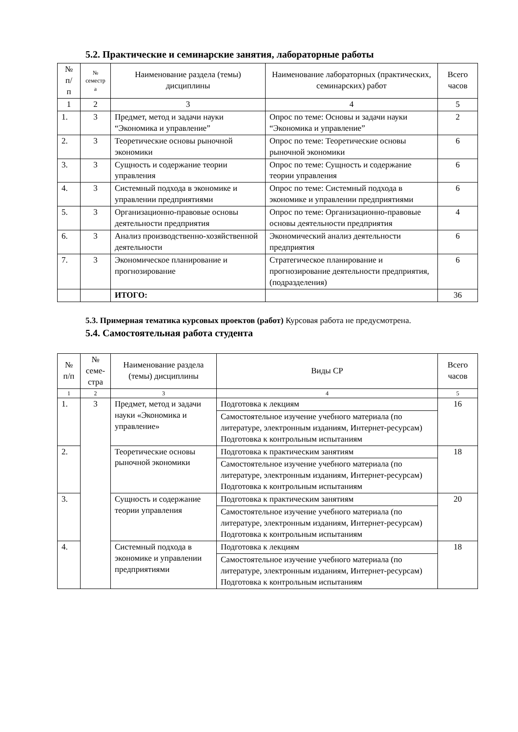5.2. Практические и семинарские занятия, лабораторные работы
| № п/ п | № семестр а | Наименование раздела (темы) дисциплины | Наименование лабораторных (практических, семинарских) работ | Всего часов |
| --- | --- | --- | --- | --- |
| 1 | 2 | 3 | 4 | 5 |
| 1. | 3 | Предмет, метод и задачи науки “Экономика и управление” | Опрос по теме: Основы и задачи науки “Экономика и управление” | 2 |
| 2. | 3 | Теоретические основы рыночной экономики | Опрос по теме: Теоретические основы рыночной экономики | 6 |
| 3. | 3 | Сущность и содержание теории управления | Опрос по теме: Сущность и содержание теории управления | 6 |
| 4. | 3 | Системный подхода в экономике и управлении предприятиями | Опрос по теме: Системный подхода в экономике и управлении предприятиями | 6 |
| 5. | 3 | Организационно-правовые основы деятельности предприятия | Опрос по теме: Организационно-правовые основы деятельности предприятия | 4 |
| 6. | 3 | Анализ производственно-хозяйственной деятельности | Экономический анализ деятельности предприятия | 6 |
| 7. | 3 | Экономическое планирование и прогнозирование | Стратегическое планирование и прогнозирование деятельности предприятия, (подразделения) | 6 |
| | | ИТОГО: | | 36 |
5.3. Примерная тематика курсовых проектов (работ) Курсовая работа не предусмотрена.
5.4. Самостоятельная работа студента
| № п/п | № семе- стра | Наименование раздела (темы) дисциплины | Виды СР | Всего часов |
| --- | --- | --- | --- | --- |
| 1 | 2 | 3 | 4 | 5 |
| 1. | 3 | Предмет, метод и задачи науки «Экономика и управление» | Подготовка к лекциям | 16 |
| | | | Самостоятельное изучение учебного материала (по литературе, электронным изданиям, Интернет-ресурсам) Подготовка к контрольным испытаниям | |
| 2. | | Теоретические основы рыночной экономики | Подготовка к практическим занятиям | 18 |
| | | | Самостоятельное изучение учебного материала (по литературе, электронным изданиям, Интернет-ресурсам) Подготовка к контрольным испытаниям | |
| 3. | | Сущность и содержание теории управления | Подготовка к практическим занятиям | 20 |
| | | | Самостоятельное изучение учебного материала (по литературе, электронным изданиям, Интернет-ресурсам) Подготовка к контрольным испытаниям | |
| 4. | | Системный подхода в экономике и управлении предприятиями | Подготовка к лекциям | 18 |
| | | | Самостоятельное изучение учебного материала (по литературе, электронным изданиям, Интернет-ресурсам) Подготовка к контрольным испытаниям | |